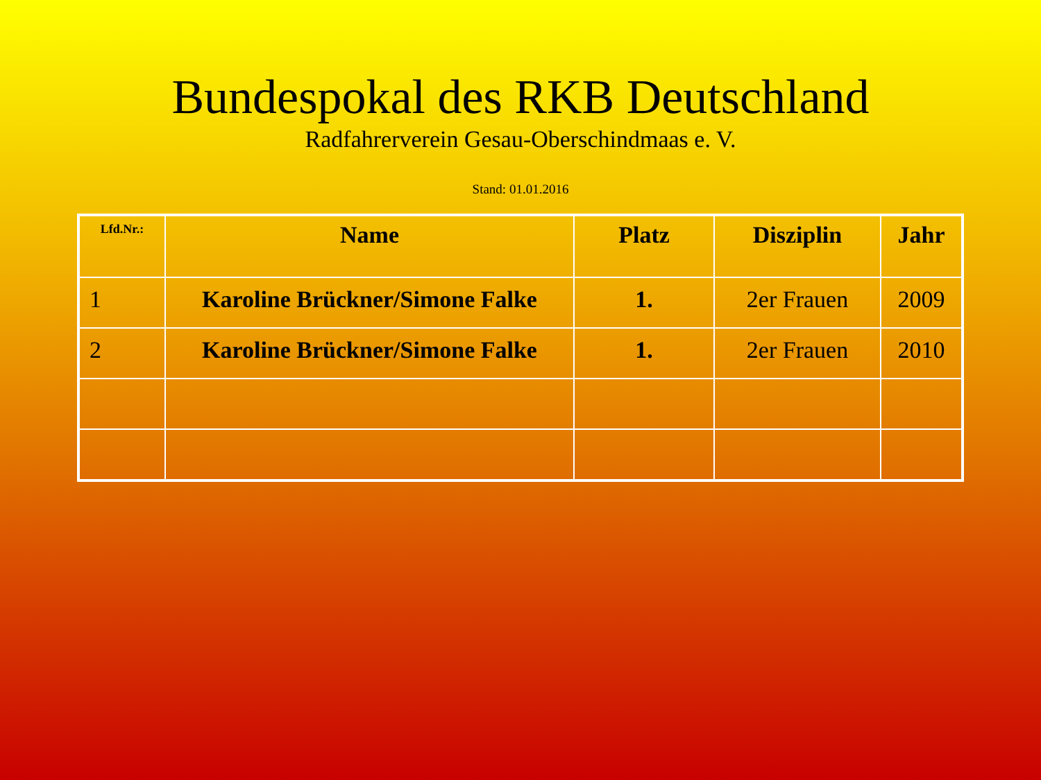Bundespokal des RKB Deutschland
Radfahrerverein Gesau-Oberschindmaas e. V.
Stand: 01.01.2016
| Lfd.Nr.: | Name | Platz | Disziplin | Jahr |
| --- | --- | --- | --- | --- |
| 1 | Karoline Brückner/Simone Falke | 1. | 2er Frauen | 2009 |
| 2 | Karoline Brückner/Simone Falke | 1. | 2er Frauen | 2010 |